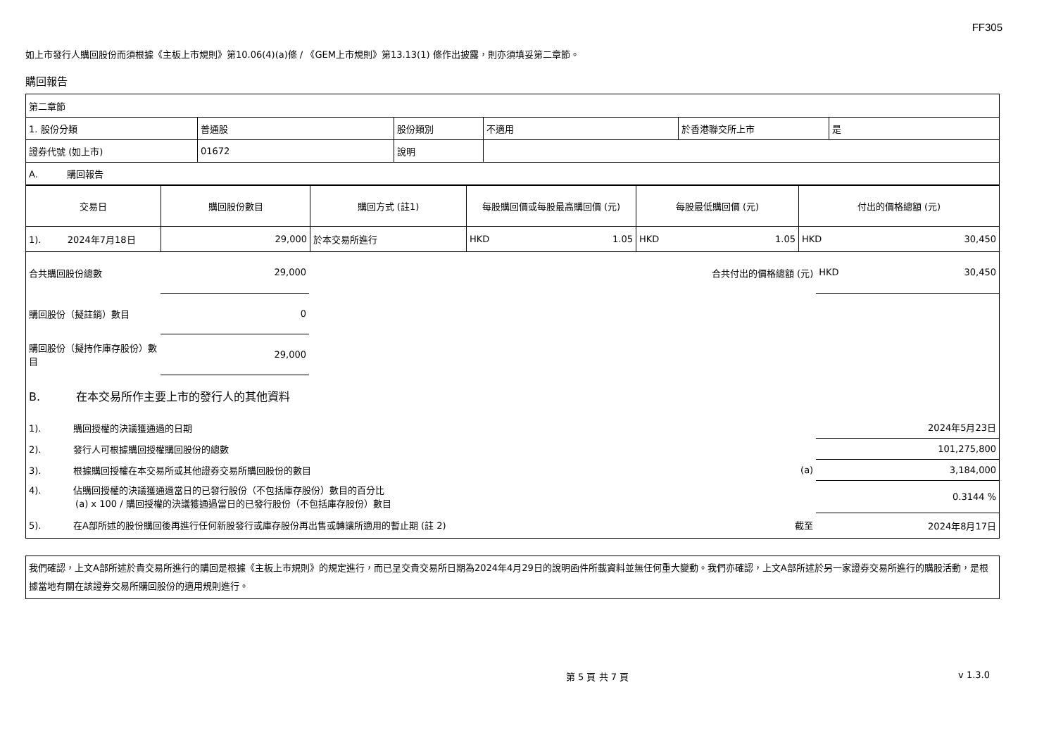FF305
如上市發行人購回股份而須根據《主板上市規則》第10.06(4)(a)條 / 《GEM上市規則》第13.13(1) 條作出披露，則亦須填妥第二章節。
購回報告
| 第二章節 | | | | | |
| 1. 股份分類 | 普通股 | 股份類別 | 不適用 | 於香港聯交所上市 | 是 |
| 證券代號 (如上市) | 01672 | 說明 | | | |
| A. 購回報告 | | | | | |
| 交易日 | 購回股份數目 | 購回方式 (註1) | 每股購回價或每股最高購回價 (元) | 每股最低購回價 (元) | 付出的價格總額 (元) |
| 1). 2024年7月18日 | 29,000 | 於本交易所進行 | HKD 1.05 | HKD 1.05 | HKD 30,450 |
| 合共購回股份總數 | 29,000 | | 合共付出的價格總額 (元) | HKD 30,450 |
| 購回股份（擬註銷）數目 | 0 | | | |
| 購回股份（擬持作庫存股份）數目 | 29,000 | | | |
| B. 在本交易所作主要上市的發行人的其他資料 | | | | |
| 1). 購回授權的決議獲通過的日期 | | | | 2024年5月23日 |
| 2). 發行人可根據購回授權購回股份的總數 | | | | 101,275,800 |
| 3). 根據購回授權在本交易所或其他證券交易所購回股份的數目 | | | (a) | 3,184,000 |
| 4). 佔購回授權的決議獲通過當日的已發行股份（不包括庫存股份）數目的百分比 (a) x 100 / 購回授權的決議獲通過當日的已發行股份（不包括庫存股份）數目 | | | | 0.3144 % |
| 5). 在A部所述的股份購回後再進行任何新股發行或庫存股份再出售或轉讓所適用的暫止期 (註 2) | | | 截至 | 2024年8月17日 |
我們確認，上文A部所述於貴交易所進行的購回是根據《主板上市規則》的規定進行，而已呈交貴交易所日期為2024年4月29日的說明函件所載資料並無任何重大變動。我們亦確認，上文A部所述於另一家證券交易所進行的購股活動，是根據當地有關在該證券交易所購回股份的適用規則進行。
第 5 頁 共 7 頁 v 1.3.0